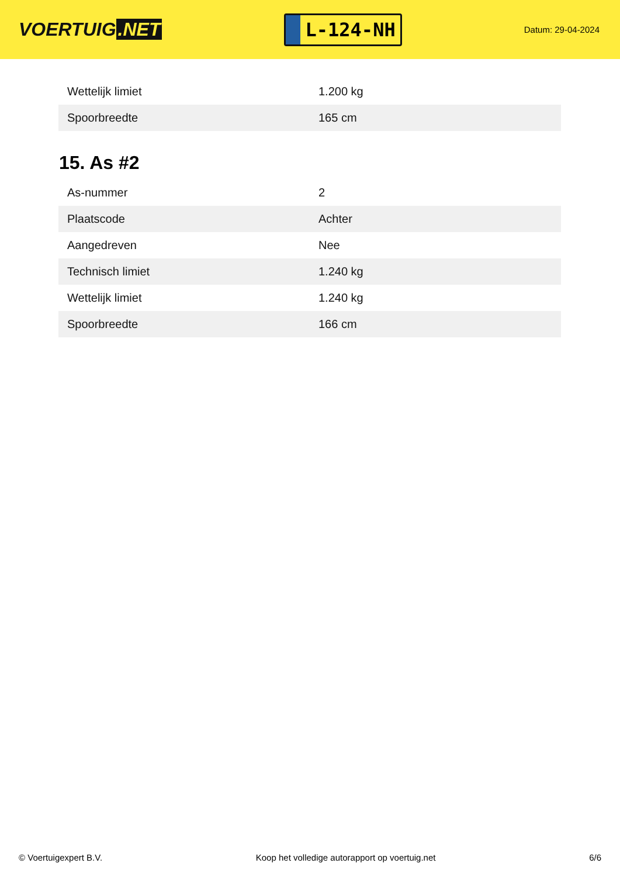VOERTUIG.NET
L-124-NH
Datum: 29-04-2024
| Wettelijk limiet | 1.200 kg |
| Spoorbreedte | 165 cm |
15. As #2
| As-nummer | 2 |
| Plaatscode | Achter |
| Aangedreven | Nee |
| Technisch limiet | 1.240 kg |
| Wettelijk limiet | 1.240 kg |
| Spoorbreedte | 166 cm |
© Voertuigexpert B.V. Koop het volledige autorapport op voertuig.net 6/6